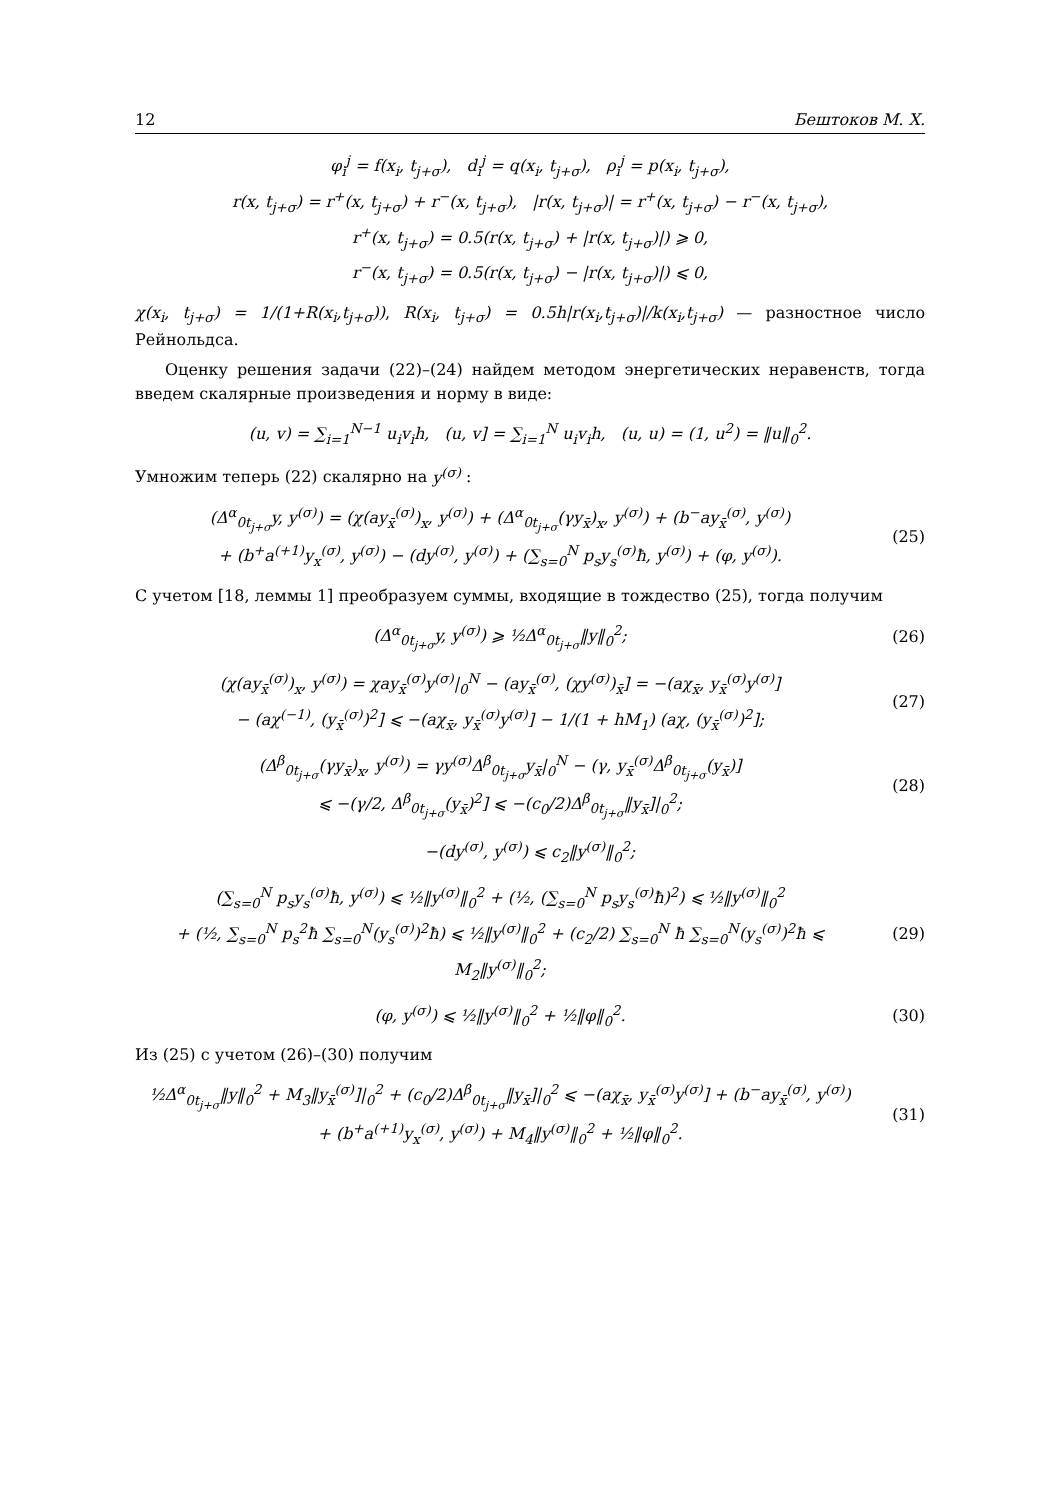12 Бештоков М. Х.
φ<sub>i</sub><sup>j</sup> = f(x<sub>i</sub>, t<sub>j+σ</sub>), d<sub>i</sub><sup>j</sup> = q(x<sub>i</sub>, t<sub>j+σ</sub>), ρ<sub>i</sub><sup>j</sup> = p(x<sub>i</sub>, t<sub>j+σ</sub>),
r(x, t<sub>j+σ</sub>) = r<sup>+</sup>(x, t<sub>j+σ</sub>) + r<sup>−</sup>(x, t<sub>j+σ</sub>), |r(x, t<sub>j+σ</sub>)| = r<sup>+</sup>(x, t<sub>j+σ</sub>) − r<sup>−</sup>(x, t<sub>j+σ</sub>),
r<sup>+</sup>(x, t<sub>j+σ</sub>) = 0.5(r(x, t<sub>j+σ</sub>) + |r(x, t<sub>j+σ</sub>)|) ⩾ 0,
r<sup>−</sup>(x, t<sub>j+σ</sub>) = 0.5(r(x, t<sub>j+σ</sub>) − |r(x, t<sub>j+σ</sub>)|) ⩽ 0,
χ(x<sub>i</sub>, t<sub>j+σ</sub>) = 1/(1+R(x<sub>i</sub>,t<sub>j+σ</sub>)), R(x<sub>i</sub>, t<sub>j+σ</sub>) = 0.5h|r(x<sub>i</sub>,t<sub>j+σ</sub>)|/k(x<sub>i</sub>,t<sub>j+σ</sub>) — разностное число Рейнольдса.
Оценку решения задачи (22)–(24) найдем методом энергетических неравенств, тогда введем скалярные произведения и норму в виде:
(u, v) = ∑<sub>i=1</sub><sup>N−1</sup> u<sub>i</sub>v<sub>i</sub>h, (u, v] = ∑<sub>i=1</sub><sup>N</sup> u<sub>i</sub>v<sub>i</sub>h, (u, u) = (1, u<sup>2</sup>) = ‖u‖<sub>0</sub><sup>2</sup>.
Умножим теперь (22) скалярно на y<sup>(σ)</sup> :
(Δ<sup>α</sup><sub>0t<sub>j+σ</sub></sub>y, y<sup>(σ)</sup>) = (χ(ay<sub>x̄</sub><sup>(σ)</sup>)<sub>x</sub>, y<sup>(σ)</sup>) + (Δ<sup>α</sup><sub>0t<sub>j+σ</sub></sub>(γy<sub>x̄</sub>)<sub>x</sub>, y<sup>(σ)</sup>) + (b<sup>−</sup>ay<sub>x̄</sub><sup>(σ)</sup>, y<sup>(σ)</sup>)
+ (b<sup>+</sup>a<sup>(+1)</sup>y<sub>x</sub><sup>(σ)</sup>, y<sup>(σ)</sup>) − (dy<sup>(σ)</sup>, y<sup>(σ)</sup>) + (∑<sub>s=0</sub><sup>N</sup> p<sub>s</sub>y<sub>s</sub><sup>(σ)</sup>ħ, y<sup>(σ)</sup>) + (φ, y<sup>(σ)</sup>).
(25)
С учетом [18, леммы 1] преобразуем суммы, входящие в тождество (25), тогда получим
(Δ<sup>α</sup><sub>0t<sub>j+σ</sub></sub>y, y<sup>(σ)</sup>) ⩾ ½Δ<sup>α</sup><sub>0t<sub>j+σ</sub></sub>‖y‖<sub>0</sub><sup>2</sup>;
(26)
(χ(ay<sub>x̄</sub><sup>(σ)</sup>)<sub>x</sub>, y<sup>(σ)</sup>) = χay<sub>x̄</sub><sup>(σ)</sup>y<sup>(σ)</sup>|<sub>0</sub><sup>N</sup> − (ay<sub>x̄</sub><sup>(σ)</sup>, (χy<sup>(σ)</sup>)<sub>x̄</sub>] = −(aχ<sub>x̄</sub>, y<sub>x̄</sub><sup>(σ)</sup>y<sup>(σ)</sup>]
− (aχ<sup>(−1)</sup>, (y<sub>x̄</sub><sup>(σ)</sup>)<sup>2</sup>] ⩽ −(aχ<sub>x̄</sub>, y<sub>x̄</sub><sup>(σ)</sup>y<sup>(σ)</sup>] − 1/(1 + hM<sub>1</sub>) (aχ, (y<sub>x̄</sub><sup>(σ)</sup>)<sup>2</sup>];
(27)
(Δ<sup>β</sup><sub>0t<sub>j+σ</sub></sub>(γy<sub>x̄</sub>)<sub>x</sub>, y<sup>(σ)</sup>) = γy<sup>(σ)</sup>Δ<sup>β</sup><sub>0t<sub>j+σ</sub></sub>y<sub>x̄</sub>|<sub>0</sub><sup>N</sup> − (γ, y<sub>x̄</sub><sup>(σ)</sup>Δ<sup>β</sup><sub>0t<sub>j+σ</sub></sub>(y<sub>x̄</sub>)]
⩽ −(γ/2, Δ<sup>β</sup><sub>0t<sub>j+σ</sub></sub>(y<sub>x̄</sub>)<sup>2</sup>] ⩽ −(c<sub>0</sub>/2)Δ<sup>β</sup><sub>0t<sub>j+σ</sub></sub>‖y<sub>x̄</sub>]|<sub>0</sub><sup>2</sup>;
(28)
−(dy<sup>(σ)</sup>, y<sup>(σ)</sup>) ⩽ c<sub>2</sub>‖y<sup>(σ)</sup>‖<sub>0</sub><sup>2</sup>;
(∑<sub>s=0</sub><sup>N</sup> p<sub>s</sub>y<sub>s</sub><sup>(σ)</sup>ħ, y<sup>(σ)</sup>) ⩽ ½‖y<sup>(σ)</sup>‖<sub>0</sub><sup>2</sup> + (½, (∑<sub>s=0</sub><sup>N</sup> p<sub>s</sub>y<sub>s</sub><sup>(σ)</sup>ħ)<sup>2</sup>) ⩽ ½‖y<sup>(σ)</sup>‖<sub>0</sub><sup>2</sup>
+ (½, ∑<sub>s=0</sub><sup>N</sup> p<sub>s</sub><sup>2</sup>ħ ∑<sub>s=0</sub><sup>N</sup>(y<sub>s</sub><sup>(σ)</sup>)<sup>2</sup>ħ) ⩽ ½‖y<sup>(σ)</sup>‖<sub>0</sub><sup>2</sup> + (c<sub>2</sub>/2) ∑<sub>s=0</sub><sup>N</sup> ħ ∑<sub>s=0</sub><sup>N</sup>(y<sub>s</sub><sup>(σ)</sup>)<sup>2</sup>ħ ⩽ M<sub>2</sub>‖y<sup>(σ)</sup>‖<sub>0</sub><sup>2</sup>;
(29)
(φ, y<sup>(σ)</sup>) ⩽ ½‖y<sup>(σ)</sup>‖<sub>0</sub><sup>2</sup> + ½‖φ‖<sub>0</sub><sup>2</sup>.
(30)
Из (25) с учетом (26)–(30) получим
½Δ<sup>α</sup><sub>0t<sub>j+σ</sub></sub>‖y‖<sub>0</sub><sup>2</sup> + M<sub>3</sub>‖y<sub>x̄</sub><sup>(σ)</sup>]|<sub>0</sub><sup>2</sup> + (c<sub>0</sub>/2)Δ<sup>β</sup><sub>0t<sub>j+σ</sub></sub>‖y<sub>x̄</sub>]|<sub>0</sub><sup>2</sup> ⩽ −(aχ<sub>x̄</sub>, y<sub>x̄</sub><sup>(σ)</sup>y<sup>(σ)</sup>] + (b<sup>−</sup>ay<sub>x̄</sub><sup>(σ)</sup>, y<sup>(σ)</sup>)
+ (b<sup>+</sup>a<sup>(+1)</sup>y<sub>x</sub><sup>(σ)</sup>, y<sup>(σ)</sup>) + M<sub>4</sub>‖y<sup>(σ)</sup>‖<sub>0</sub><sup>2</sup> + ½‖φ‖<sub>0</sub><sup>2</sup>.
(31)